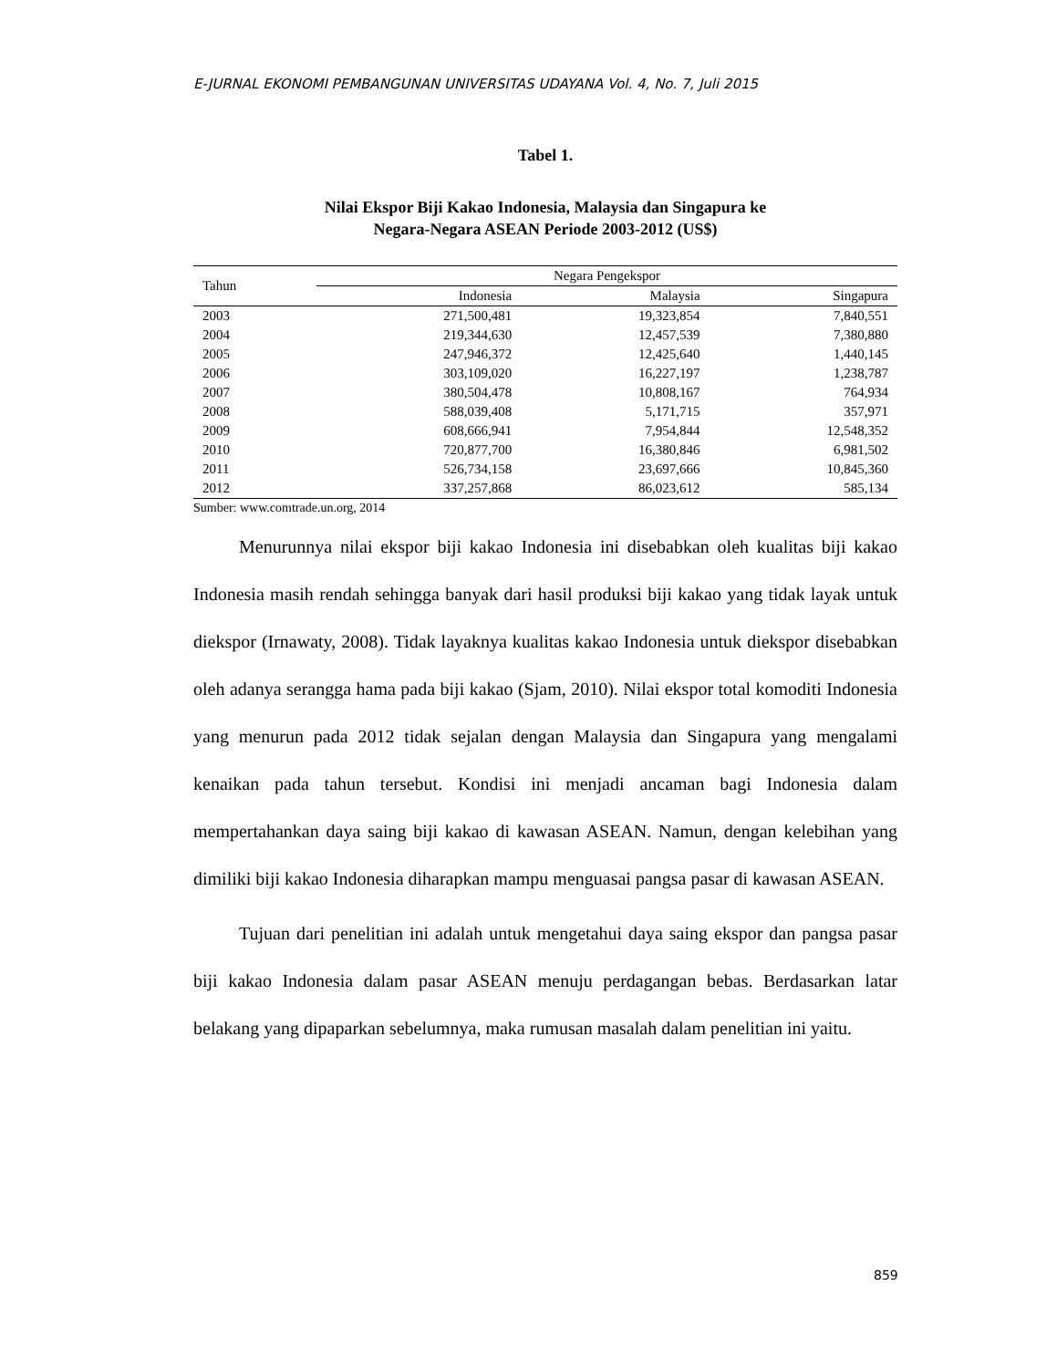E-JURNAL EKONOMI PEMBANGUNAN UNIVERSITAS UDAYANA Vol. 4, No. 7, Juli 2015
Tabel 1.
Nilai Ekspor Biji Kakao Indonesia, Malaysia dan Singapura ke
Negara-Negara ASEAN Periode 2003-2012 (US$)
| Tahun | Negara Pengekspor | | |
| --- | --- | --- | --- |
| | Indonesia | Malaysia | Singapura |
| 2003 | 271,500,481 | 19,323,854 | 7,840,551 |
| 2004 | 219,344,630 | 12,457,539 | 7,380,880 |
| 2005 | 247,946,372 | 12,425,640 | 1,440,145 |
| 2006 | 303,109,020 | 16,227,197 | 1,238,787 |
| 2007 | 380,504,478 | 10,808,167 | 764,934 |
| 2008 | 588,039,408 | 5,171,715 | 357,971 |
| 2009 | 608,666,941 | 7,954,844 | 12,548,352 |
| 2010 | 720,877,700 | 16,380,846 | 6,981,502 |
| 2011 | 526,734,158 | 23,697,666 | 10,845,360 |
| 2012 | 337,257,868 | 86,023,612 | 585,134 |
Sumber: www.comtrade.un.org, 2014
Menurunnya nilai ekspor biji kakao Indonesia ini disebabkan oleh kualitas biji kakao Indonesia masih rendah sehingga banyak dari hasil produksi biji kakao yang tidak layak untuk diekspor (Irnawaty, 2008). Tidak layaknya kualitas kakao Indonesia untuk diekspor disebabkan oleh adanya serangga hama pada biji kakao (Sjam, 2010). Nilai ekspor total komoditi Indonesia yang menurun pada 2012 tidak sejalan dengan Malaysia dan Singapura yang mengalami kenaikan pada tahun tersebut. Kondisi ini menjadi ancaman bagi Indonesia dalam mempertahankan daya saing biji kakao di kawasan ASEAN. Namun, dengan kelebihan yang dimiliki biji kakao Indonesia diharapkan mampu menguasai pangsa pasar di kawasan ASEAN.
Tujuan dari penelitian ini adalah untuk mengetahui daya saing ekspor dan pangsa pasar biji kakao Indonesia dalam pasar ASEAN menuju perdagangan bebas. Berdasarkan latar belakang yang dipaparkan sebelumnya, maka rumusan masalah dalam penelitian ini yaitu.
859